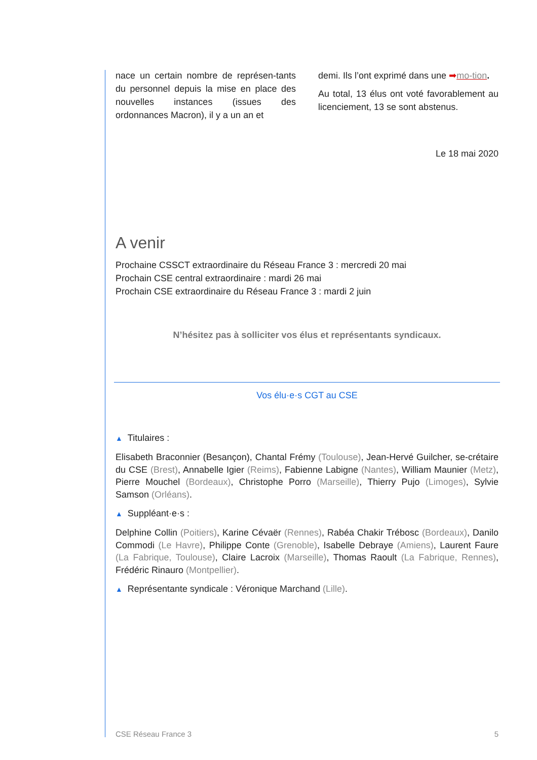nace un certain nombre de représen-tants du personnel depuis la mise en place des nouvelles instances (issues des ordonnances Macron), il y a un an et
demi. Ils l’ont exprimé dans une ➡mo-tion.
Au total, 13 élus ont voté favorablement au licenciement, 13 se sont abstenus.
Le 18 mai 2020
A venir
Prochaine CSSCT extraordinaire du Réseau France 3 : mercredi 20 mai
Prochain CSE central extraordinaire : mardi 26 mai
Prochain CSE extraordinaire du Réseau France 3 : mardi 2 juin
N’hésitez pas à solliciter vos élus et représentants syndicaux.
Vos élu·e·s CGT au CSE
▲ Titulaires :
Elisabeth Braconnier (Besançon), Chantal Frémy (Toulouse), Jean-Hervé Guilcher, se-crétaire du CSE (Brest), Annabelle Igier (Reims), Fabienne Labigne (Nantes), William Maunier (Metz), Pierre Mouchel (Bordeaux), Christophe Porro (Marseille), Thierry Pujo (Limoges), Sylvie Samson (Orléans).
▲ Suppléant·e·s :
Delphine Collin (Poitiers), Karine Cévaër (Rennes), Rabéa Chakir Trébosc (Bordeaux), Danilo Commodi (Le Havre), Philippe Conte (Grenoble), Isabelle Debraye (Amiens), Laurent Faure (La Fabrique, Toulouse), Claire Lacroix (Marseille), Thomas Raoult (La Fabrique, Rennes), Frédéric Rinauro (Montpellier).
▲ Représentante syndicale : Véronique Marchand (Lille).
CSE Réseau France 3 5